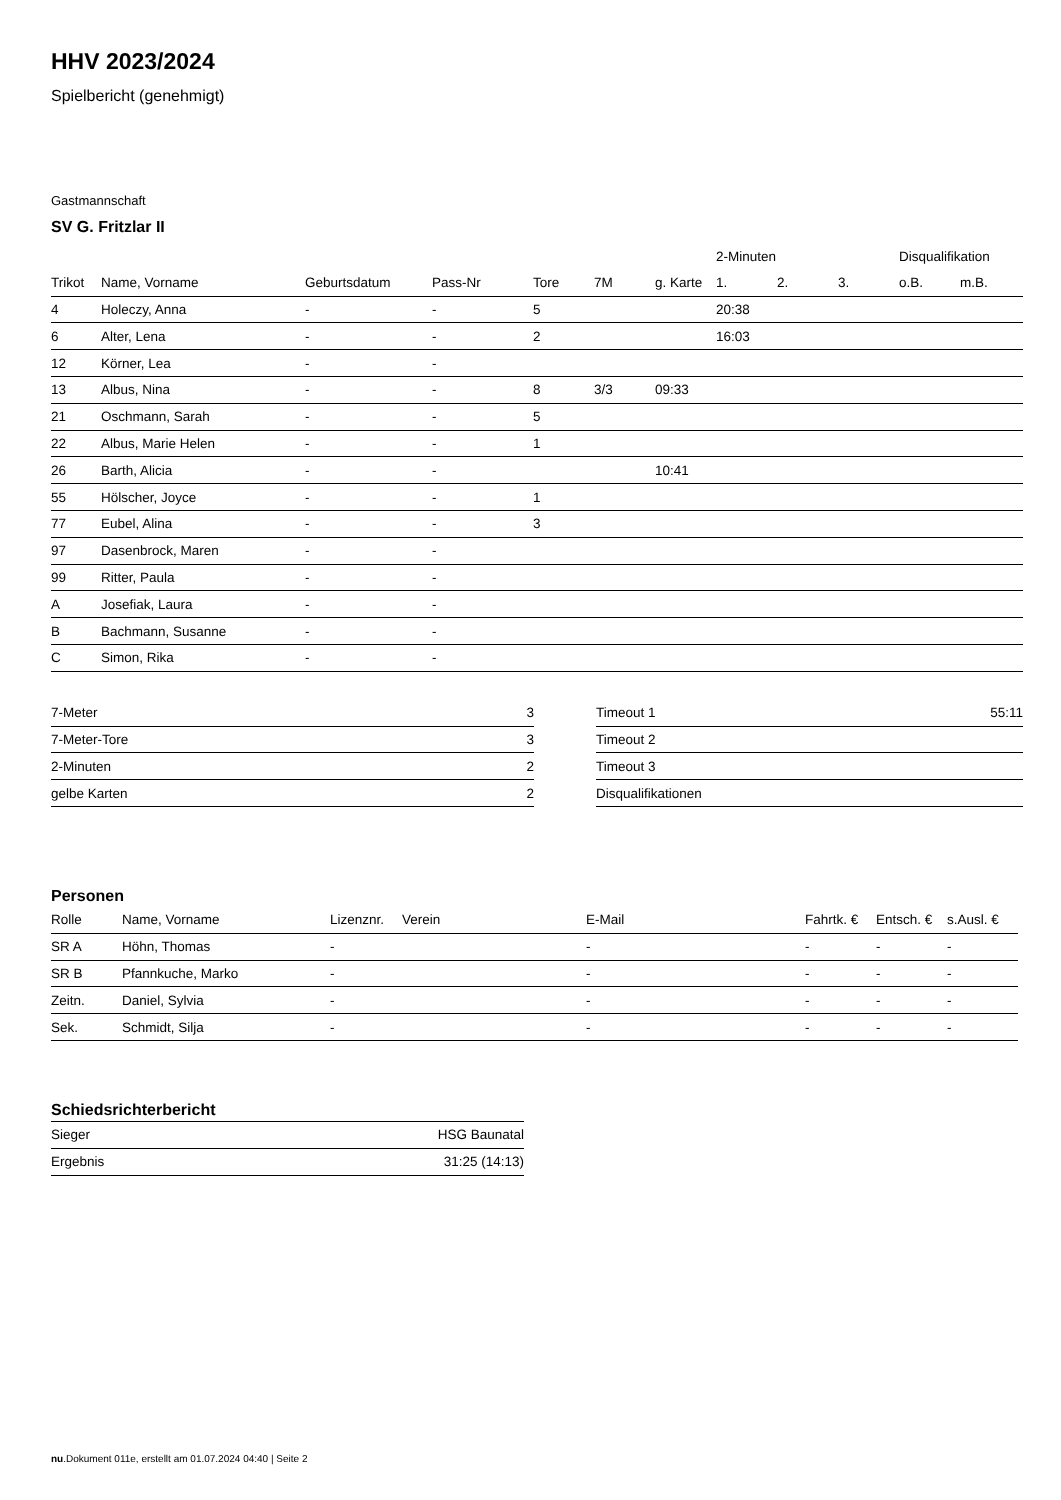HHV 2023/2024
Spielbericht (genehmigt)
Gastmannschaft
SV G. Fritzlar II
| | | | | | | | 2-Minuten | | | Disqualifikation | |
| --- | --- | --- | --- | --- | --- | --- | --- | --- | --- | --- | --- |
| Trikot | Name, Vorname | Geburtsdatum | Pass-Nr | Tore | 7M | g. Karte | 1. | 2. | 3. | o.B. | m.B. |
| 4 | Holeczy, Anna | - | - | 5 | | | 20:38 | | | | |
| 6 | Alter, Lena | - | - | 2 | | | 16:03 | | | | |
| 12 | Körner, Lea | - | - | | | | | | | | |
| 13 | Albus, Nina | - | - | 8 | 3/3 | 09:33 | | | | | |
| 21 | Oschmann, Sarah | - | - | 5 | | | | | | | |
| 22 | Albus, Marie Helen | - | - | 1 | | | | | | | |
| 26 | Barth, Alicia | - | - | | | 10:41 | | | | | |
| 55 | Hölscher, Joyce | - | - | 1 | | | | | | | |
| 77 | Eubel, Alina | - | - | 3 | | | | | | | |
| 97 | Dasenbrock, Maren | - | - | | | | | | | | |
| 99 | Ritter, Paula | - | - | | | | | | | | |
| A | Josefiak, Laura | - | - | | | | | | | | |
| B | Bachmann, Susanne | - | - | | | | | | | | |
| C | Simon, Rika | - | - | | | | | | | | |
| 7-Meter | 3 |
| 7-Meter-Tore | 3 |
| 2-Minuten | 2 |
| gelbe Karten | 2 |
| Timeout 1 | 55:11 |
| Timeout 2 | |
| Timeout 3 | |
| Disqualifikationen | |
Personen
| Rolle | Name, Vorname | Lizenznr. | Verein | E-Mail | Fahrtk. € | Entsch. € | s.Ausl. € |
| --- | --- | --- | --- | --- | --- | --- | --- |
| SR A | Höhn, Thomas | - | | - | - | - | - |
| SR B | Pfannkuche, Marko | - | | - | - | - | - |
| Zeitn. | Daniel, Sylvia | - | | - | - | - | - |
| Sek. | Schmidt, Silja | - | | - | - | - | - |
Schiedsrichterbericht
| Sieger | HSG Baunatal |
| Ergebnis | 31:25 (14:13) |
nu.Dokument 011e, erstellt am 01.07.2024 04:40 | Seite 2